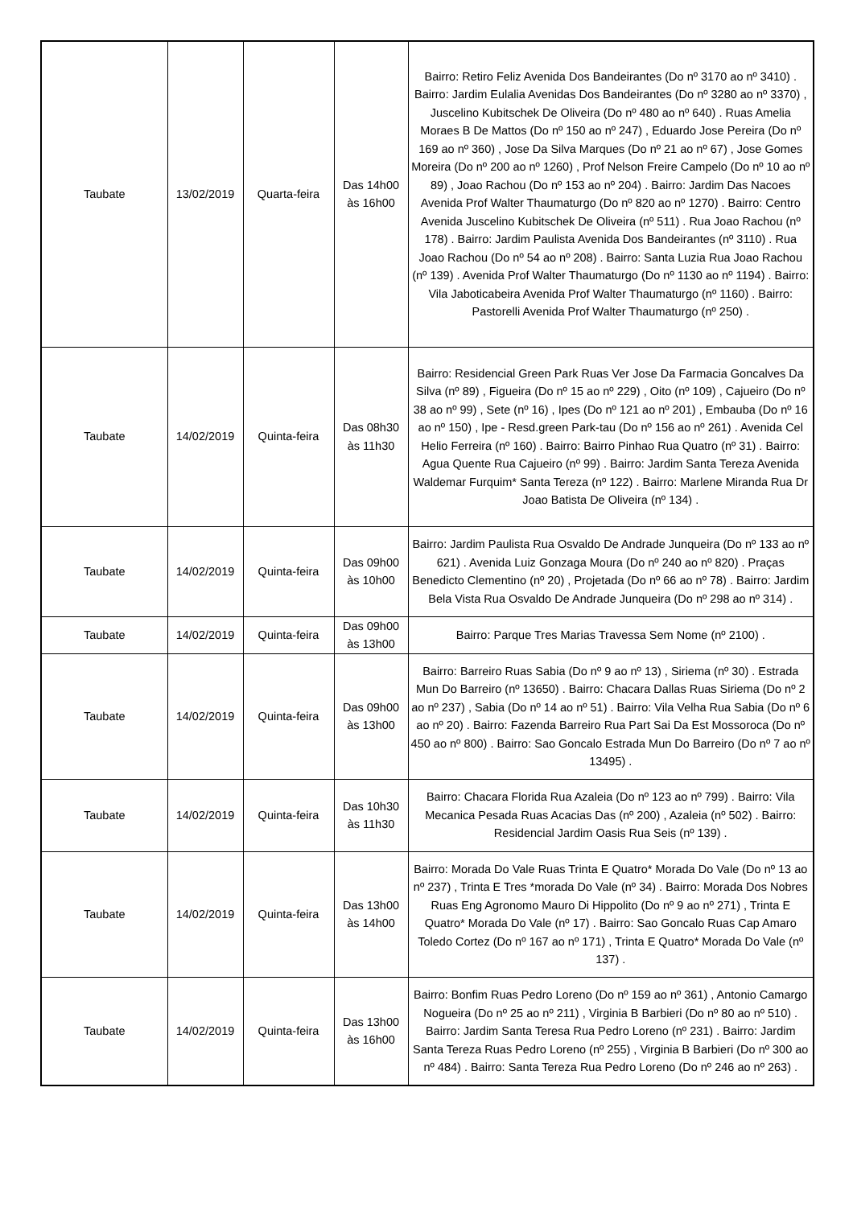| Taubate | 13/02/2019 | Quarta-feira | Das 14h00 às 16h00 | Bairro: Retiro Feliz Avenida Dos Bandeirantes (Do nº 3170 ao nº 3410) . Bairro: Jardim Eulalia Avenidas Dos Bandeirantes (Do nº 3280 ao nº 3370) , Juscelino Kubitschek De Oliveira (Do nº 480 ao nº 640) . Ruas Amelia Moraes B De Mattos (Do nº 150 ao nº 247) , Eduardo Jose Pereira (Do nº 169 ao nº 360) , Jose Da Silva Marques (Do nº 21 ao nº 67) , Jose Gomes Moreira (Do nº 200 ao nº 1260) , Prof Nelson Freire Campelo (Do nº 10 ao nº 89) , Joao Rachou (Do nº 153 ao nº 204) . Bairro: Jardim Das Nacoes Avenida Prof Walter Thaumaturgo (Do nº 820 ao nº 1270) . Bairro: Centro Avenida Juscelino Kubitschek De Oliveira (nº 511) . Rua Joao Rachou (nº 178) . Bairro: Jardim Paulista Avenida Dos Bandeirantes (nº 3110) . Rua Joao Rachou (Do nº 54 ao nº 208) . Bairro: Santa Luzia Rua Joao Rachou (nº 139) . Avenida Prof Walter Thaumaturgo (Do nº 1130 ao nº 1194) . Bairro: Vila Jaboticabeira Avenida Prof Walter Thaumaturgo (nº 1160) . Bairro: Pastorelli Avenida Prof Walter Thaumaturgo (nº 250) . |
| Taubate | 14/02/2019 | Quinta-feira | Das 08h30 às 11h30 | Bairro: Residencial Green Park Ruas Ver Jose Da Farmacia Goncalves Da Silva (nº 89) , Figueira (Do nº 15 ao nº 229) , Oito (nº 109) , Cajueiro (Do nº 38 ao nº 99) , Sete (nº 16) , Ipes (Do nº 121 ao nº 201) , Embauba (Do nº 16 ao nº 150) , Ipe - Resd.green Park-tau (Do nº 156 ao nº 261) . Avenida Cel Helio Ferreira (nº 160) . Bairro: Bairro Pinhao Rua Quatro (nº 31) . Bairro: Agua Quente Rua Cajueiro (nº 99) . Bairro: Jardim Santa Tereza Avenida Waldemar Furquim* Santa Tereza (nº 122) . Bairro: Marlene Miranda Rua Dr Joao Batista De Oliveira (nº 134) . |
| Taubate | 14/02/2019 | Quinta-feira | Das 09h00 às 10h00 | Bairro: Jardim Paulista Rua Osvaldo De Andrade Junqueira (Do nº 133 ao nº 621) . Avenida Luiz Gonzaga Moura (Do nº 240 ao nº 820) . Praças Benedicto Clementino (nº 20) , Projetada (Do nº 66 ao nº 78) . Bairro: Jardim Bela Vista Rua Osvaldo De Andrade Junqueira (Do nº 298 ao nº 314) . |
| Taubate | 14/02/2019 | Quinta-feira | Das 09h00 às 13h00 | Bairro: Parque Tres Marias Travessa Sem Nome (nº 2100) . |
| Taubate | 14/02/2019 | Quinta-feira | Das 09h00 às 13h00 | Bairro: Barreiro Ruas Sabia (Do nº 9 ao nº 13) , Siriema (nº 30) . Estrada Mun Do Barreiro (nº 13650) . Bairro: Chacara Dallas Ruas Siriema (Do nº 2 ao nº 237) , Sabia (Do nº 14 ao nº 51) . Bairro: Vila Velha Rua Sabia (Do nº 6 ao nº 20) . Bairro: Fazenda Barreiro Rua Part Sai Da Est Mossoroca (Do nº 450 ao nº 800) . Bairro: Sao Goncalo Estrada Mun Do Barreiro (Do nº 7 ao nº 13495) . |
| Taubate | 14/02/2019 | Quinta-feira | Das 10h30 às 11h30 | Bairro: Chacara Florida Rua Azaleia (Do nº 123 ao nº 799) . Bairro: Vila Mecanica Pesada Ruas Acacias Das (nº 200) , Azaleia (nº 502) . Bairro: Residencial Jardim Oasis Rua Seis (nº 139) . |
| Taubate | 14/02/2019 | Quinta-feira | Das 13h00 às 14h00 | Bairro: Morada Do Vale Ruas Trinta E Quatro* Morada Do Vale (Do nº 13 ao nº 237) , Trinta E Tres *morada Do Vale (nº 34) . Bairro: Morada Dos Nobres Ruas Eng Agronomo Mauro Di Hippolito (Do nº 9 ao nº 271) , Trinta E Quatro* Morada Do Vale (nº 17) . Bairro: Sao Goncalo Ruas Cap Amaro Toledo Cortez (Do nº 167 ao nº 171) , Trinta E Quatro* Morada Do Vale (nº 137) . |
| Taubate | 14/02/2019 | Quinta-feira | Das 13h00 às 16h00 | Bairro: Bonfim Ruas Pedro Loreno (Do nº 159 ao nº 361) , Antonio Camargo Nogueira (Do nº 25 ao nº 211) , Virginia B Barbieri (Do nº 80 ao nº 510) . Bairro: Jardim Santa Teresa Rua Pedro Loreno (nº 231) . Bairro: Jardim Santa Tereza Ruas Pedro Loreno (nº 255) , Virginia B Barbieri (Do nº 300 ao nº 484) . Bairro: Santa Tereza Rua Pedro Loreno (Do nº 246 ao nº 263) . |